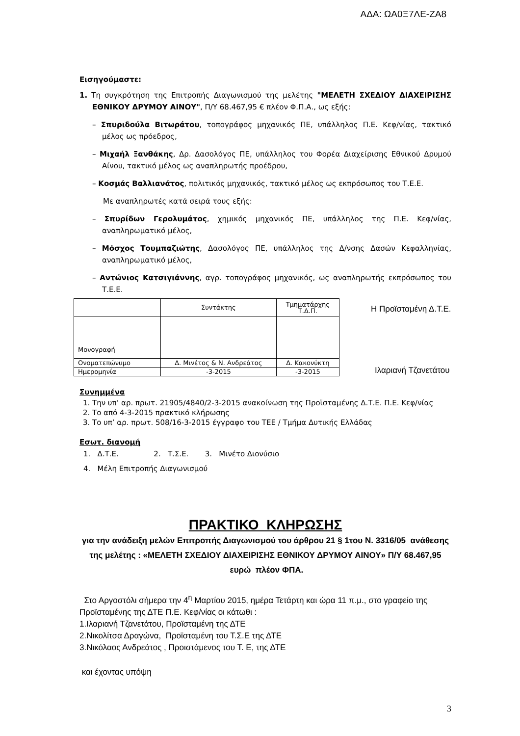ΑΔΑ: ΩΑ0Ξ7ΛΕ-ΖΑ8
Εισηγούμαστε:
1. Τη συγκρότηση της Επιτροπής Διαγωνισμού της μελέτης "ΜΕΛΕΤΗ ΣΧΕΔΙΟΥ ΔΙΑΧΕΙΡΙΣΗΣ ΕΘΝΙΚΟΥ ΔΡΥΜΟΥ ΑΙΝΟΥ", Π/Υ 68.467,95 € πλέον Φ.Π.Α., ως εξής:
– Σπυριδούλα Βιτωράτου, τοπογράφος μηχανικός ΠΕ, υπάλληλος Π.Ε. Κεφ/νίας, τακτικό μέλος ως πρόεδρος,
– Μιχαήλ Ξανθάκης, Δρ. Δασολόγος ΠΕ, υπάλληλος του Φορέα Διαχείρισης Εθνικού Δρυμού Αίνου, τακτικό μέλος ως αναπληρωτής προέδρου,
– Κοσμάς Βαλλιανάτος, πολιτικός μηχανικός, τακτικό μέλος ως εκπρόσωπος του Τ.Ε.Ε.
Με αναπληρωτές κατά σειρά τους εξής:
– Σπυρίδων Γερολυμάτος, χημικός μηχανικός ΠΕ, υπάλληλος της Π.Ε. Κεφ/νίας, αναπληρωματικό μέλος,
– Μόσχος Τουμπαζιώτης, Δασολόγος ΠΕ, υπάλληλος της Δ/νσης Δασών Κεφαλληνίας, αναπληρωματικό μέλος,
– Αντώνιος Κατσιγιάννης, αγρ. τοπογράφος μηχανικός, ως αναπληρωτής εκπρόσωπος του Τ.Ε.Ε.
| | Συντάκτης | Τμηματάρχης Τ.Δ.Π. |
| Μονογραφή | | |
| Ονοματεπώνυμο | Δ. Μινέτος & Ν. Ανδρεάτος | Δ. Κακονύκτη |
| Ημερομηνία | -3-2015 | -3-2015 |
Η Προϊσταμένη Δ.Τ.Ε.
Ιλαριανή Τζανετάτου
Συνημμένα
1. Την υπ’ αρ. πρωτ. 21905/4840/2-3-2015 ανακοίνωση της Προϊσταμένης Δ.Τ.Ε. Π.Ε. Κεφ/νίας
2. Το από 4-3-2015 πρακτικό κλήρωσης
3. Το υπ’ αρ. πρωτ. 508/16-3-2015 έγγραφο του ΤΕΕ / Τμήμα Δυτικής Ελλάδας
Εσωτ. διανομή
1. Δ.Τ.Ε. 2. Τ.Σ.Ε. 3. Μινέτο Διονύσιο
4. Μέλη Επιτροπής Διαγωνισμού
ΠΡΑΚΤΙΚΟ ΚΛΗΡΩΣΗΣ
για την ανάδειξη μελών Επιτροπής Διαγωνισμού του άρθρου 21 § 1του Ν. 3316/05 ανάθεσης της μελέτης : «ΜΕΛΕΤΗ ΣΧΕΔΙΟΥ ΔΙΑΧΕΙΡΙΣΗΣ ΕΘΝΙΚΟΥ ΔΡΥΜΟΥ ΑΙΝΟΥ» Π/Υ 68.467,95 ευρώ πλέον ΦΠΑ.
Στο Αργοστόλι σήμερα την 4<sup>η</sup> Μαρτίου 2015, ημέρα Τετάρτη και ώρα 11 π.μ., στο γραφείο της Προϊσταμένης της ΔΤΕ Π.Ε. Κεφ/νίας οι κάτωθι :
1.Ιλαριανή Τζανετάτου, Προϊσταμένη της ΔΤΕ
2.Νικολίτσα Δραγώνα, Προϊσταμένη του Τ.Σ.Ε της ΔΤΕ
3.Νικόλαος Ανδρεάτος , Προιστάμενος του Τ. Ε, της ΔΤΕ
και έχοντας υπόψη
3